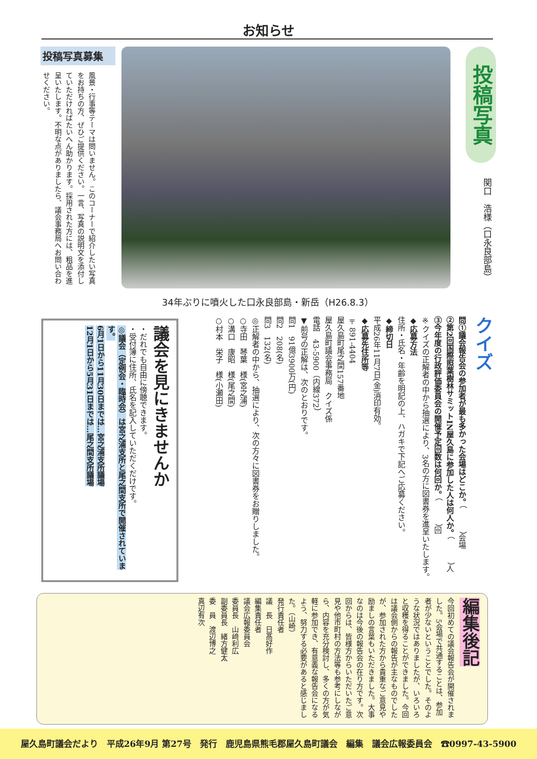お知らせ
投稿写真
関口　浩様（口永良部島）
34年ぶりに噴火した口永良部島・新岳（H26.8.3）
投稿写真募集
風景・行事等テーマは問いません。このコーナーで紹介したい写真をお持ちの方、ぜひご提供ください。一言、写真の説明文を添付していただければたいへん助かります。採用された方には、粗品を進呈いたします。不明な点がありましたら、議会事務局へお問い合わせください。
クイズ
問①議会報告会の参加者が最も多かった会場はどこか。（　　　）会場
②第2回国際照葉樹林サミットIN屋久島に参加した人は何人か。（　　　）人
③今年度の行政評価委員会の開催予定回数は何回か。（　　　）回
※クイズの正解者の中から抽選により、3名の方に図書券を進呈いたします。
◆応募方法
住所・氏名・年齢を明記の上、ハガキで下記へご応募ください。
◆締切日
平成26年11月7日(金)消印有効。
◆応募先住所等
〒891-4404
屋久島町尾之間157番地
屋久島町議会事務局　クイズ係
電話　43-5900（内線372）
▼前号の正解は、次のとおりです。
問1　91億3900万(円)
問2　208(名)
問3　132(名)
◎正解者の中から、抽選により、次の方々に図書券をお贈りしました。
○寺田　琴葉　様(宮之浦)
○溝口　康昭　様(尾之間)
○村本　栄子　様(小瀬田)
議会を見にきませんか
・だれでも自由に傍聴できます。
・受付簿に住所、氏名を記入していただくだけです。
◎議会（定例会・臨時会）は宮之浦支所と尾之間支所で開催されています。
6月1日から11月30日までは…宮之浦支所議場
12月1日から5月31日までは…尾之間支所議場
編集後記
今回初めての議会報告会が開催されました。5会場で共通することは、参加者が少ないということでした。そのような状況ではありましたが、いろいろと収穫を得ることができました。今回は議会側からの報告が主なものでしたが、参加された方から貴重なご意見や励ましの言葉もいただきました。大事なのは今後の報告会の在り方です。次回からは、皆様方からいただいたご意見や他市町村の方法等も参考にしながら、内容を充分検討し、多くの方が気軽に参加でき、有意義な報告会になるよう、努力する必要があると感じました。（山崎）
発行責任者
議　長　日髙好作
編集責任者
議会広報委員会
委員長　山﨑利広
副委員長　緒方健太
委　員　渡辺博之
真辺有次
屋久島町議会だより　平成26年9月 第27号　発行　鹿児島県熊毛郡屋久島町議会　編集　議会広報委員会　☎0997-43-5900